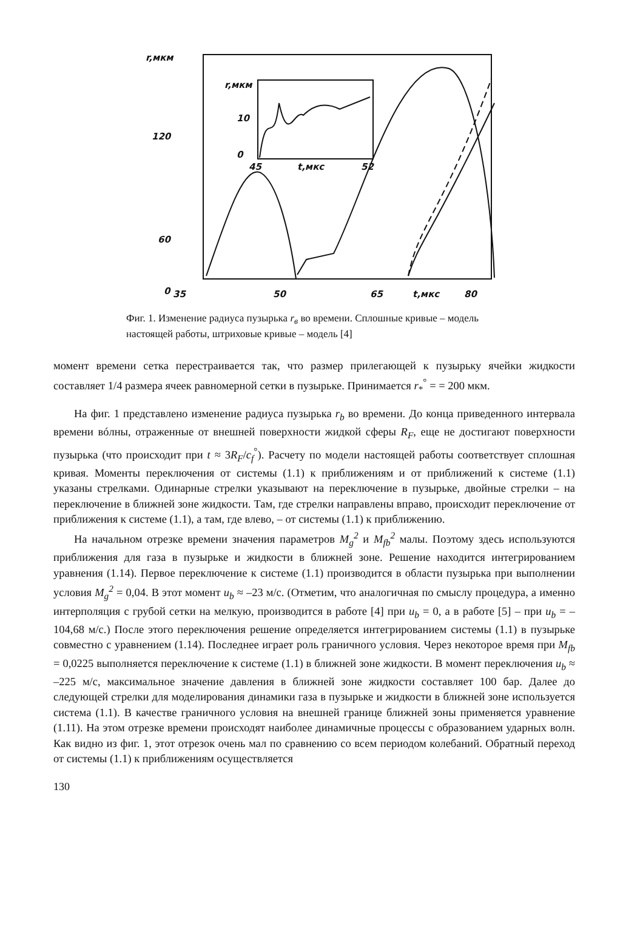r,мкм
120
60
0
35
50
65
t,мкс
80
r,мкм
10
0
45
t,мкс
52
Фиг. 1. Изменение радиуса пузырька r<sub>в</sub> во времени. Сплошные кривые – модель настоящей работы, штриховые кривые – модель [4]
момент времени сетка перестраивается так, что размер прилегающей к пузырьку ячейки жидкости составляет 1/4 размера ячеек равномерной сетки в пузырьке. Принимается r<sub>*</sub><sup>°</sup> = = 200 мкм.
На фиг. 1 представлено изменение радиуса пузырька r<sub>b</sub> во времени. До конца приведенного интервала времени вóлны, отраженные от внешней поверхности жидкой сферы R<sub>F</sub>, еще не достигают поверхности пузырька (что происходит при t ≈ 3R<sub>F</sub>/c<sub>f</sub><sup>°</sup>). Расчету по модели настоящей работы соответствует сплошная кривая. Моменты переключения от системы (1.1) к приближениям и от приближений к системе (1.1) указаны стрелками. Одинарные стрелки указывают на переключение в пузырьке, двойные стрелки – на переключение в ближней зоне жидкости. Там, где стрелки направлены вправо, происходит переключение от приближения к системе (1.1), а там, где влево, – от системы (1.1) к приближению.
На начальном отрезке времени значения параметров M<sub>g</sub><sup>2</sup> и M<sub>fb</sub><sup>2</sup> малы. Поэтому здесь используются приближения для газа в пузырьке и жидкости в ближней зоне. Решение находится интегрированием уравнения (1.14). Первое переключение к системе (1.1) производится в области пузырька при выполнении условия M<sub>g</sub><sup>2</sup> = 0,04. В этот момент u<sub>b</sub> ≈ –23 м/с. (Отметим, что аналогичная по смыслу процедура, а именно интерполяция с грубой сетки на мелкую, производится в работе [4] при u<sub>b</sub> = 0, а в работе [5] – при u<sub>b</sub> = –104,68 м/с.) После этого переключения решение определяется интегрированием системы (1.1) в пузырьке совместно с уравнением (1.14). Последнее играет роль граничного условия. Через некоторое время при M<sub>fb</sub> = 0,0225 выполняется переключение к системе (1.1) в ближней зоне жидкости. В момент переключения u<sub>b</sub> ≈ –225 м/с, максимальное значение давления в ближней зоне жидкости составляет 100 бар. Далее до следующей стрелки для моделирования динамики газа в пузырьке и жидкости в ближней зоне используется система (1.1). В качестве граничного условия на внешней границе ближней зоны применяется уравнение (1.11). На этом отрезке времени происходят наиболее динамичные процессы с образованием ударных волн. Как видно из фиг. 1, этот отрезок очень мал по сравнению со всем периодом колебаний. Обратный переход от системы (1.1) к приближениям осуществляется
130